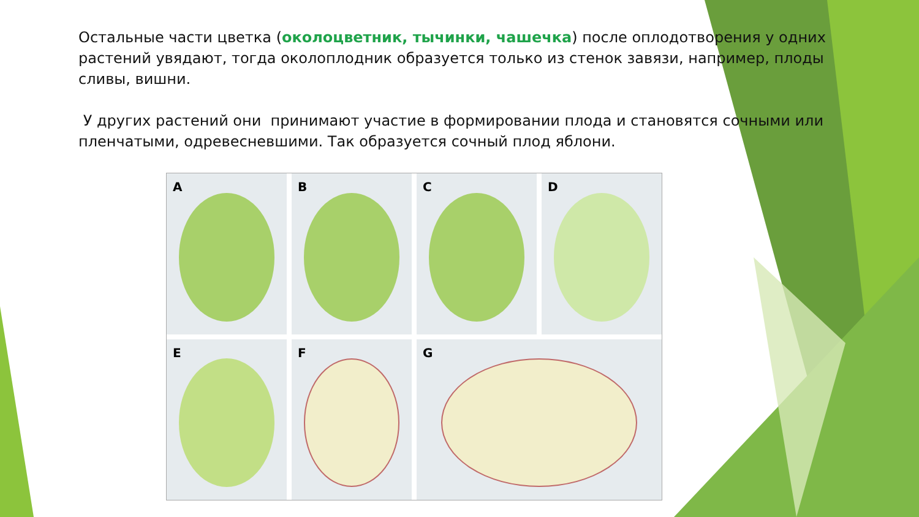Остальные части цветка (околоцветник, тычинки, чашечка) после оплодотворения у одних растений увядают, тогда околоплодник образуется только из стенок завязи, например, плоды сливы, вишни.
У других растений они принимают участие в формировании плода и становятся сочными или пленчатыми, одревесневшими. Так образуется сочный плод яблони.
A
B
C
D
E
F
G